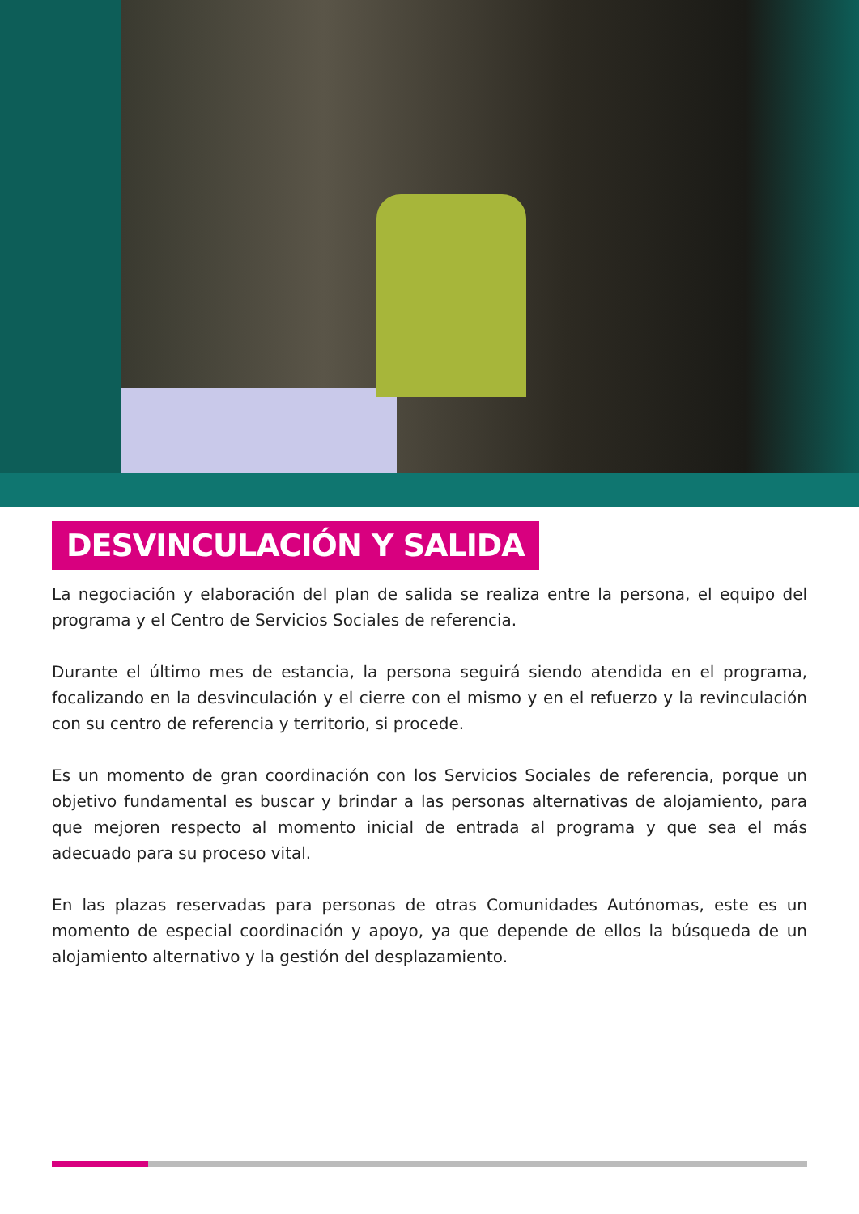DESVINCULACIÓN Y SALIDA
La negociación y elaboración del plan de salida se realiza entre la persona, el equipo del programa y el Centro de Servicios Sociales de referencia.
Durante el último mes de estancia, la persona seguirá siendo atendida en el programa, focalizando en la desvinculación y el cierre con el mismo y en el refuerzo y la revinculación con su centro de referencia y territorio, si procede.
Es un momento de gran coordinación con los Servicios Sociales de referencia, porque un objetivo fundamental es buscar y brindar a las personas alternativas de alojamiento, para que mejoren respecto al momento inicial de entrada al programa y que sea el más adecuado para su proceso vital.
En las plazas reservadas para personas de otras Comunidades Autónomas, este es un momento de especial coordinación y apoyo, ya que depende de ellos la búsqueda de un alojamiento alternativo y la gestión del desplazamiento.